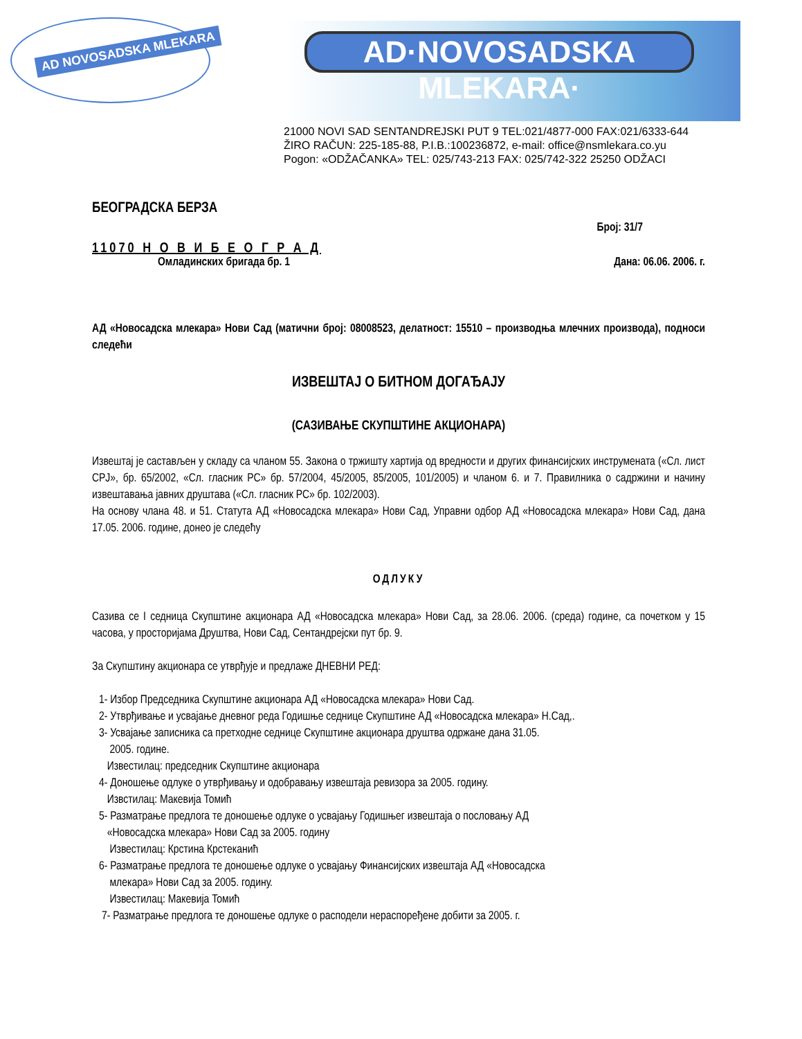AD NOVOSADSKA MLEKARA
AD·NOVOSADSKA MLEKARA·
21000 NOVI SAD SENTANDREJSKI PUT 9 TEL:021/4877-000 FAX:021/6333-644
ŽIRO RAČUN: 225-185-88, P.I.B.:100236872, e-mail: office@nsmlekara.co.yu
Pogon: «ODŽAČANKA» TEL: 025/743-213 FAX: 025/742-322 25250 ODŽACI
БЕОГРАДСКА БЕРЗА
Број: 31/7
11070 Н О В И Б Е О Г Р А Д
Омладинских бригада бр. 1 Дана: 06.06. 2006. г.
АД «Новосадска млекара» Нови Сад (матични број: 08008523, делатност: 15510 – производња млечних производа), подноси следећи
ИЗВЕШТАЈ О БИТНОМ ДОГАЂАЈУ
(САЗИВАЊЕ СКУПШТИНЕ АКЦИОНАРА)
Извештај је састављен у складу са чланом 55. Закона о тржишту хартија од вредности и других финансијских инструмената («Сл. лист СРЈ», бр. 65/2002, «Сл. гласник РС» бр. 57/2004, 45/2005, 85/2005, 101/2005) и чланом 6. и 7. Правилника о садржини и начину извештавања јавних друштава («Сл. гласник РС» бр. 102/2003).
На основу члана 48. и 51. Статута АД «Новосадска млекара» Нови Сад, Управни одбор АД «Новосадска млекара» Нови Сад, дана 17.05. 2006. године, донео је следећу
ОДЛУКУ
Сазива се I седница Скупштине акционара АД «Новосадска млекара» Нови Сад, за 28.06. 2006. (среда) године, са почетком у 15 часова, у просторијама Друштва, Нови Сад, Сентандрејски пут бр. 9.
За Скупштину акционара се утврђује и предлаже ДНЕВНИ РЕД:
1- Избор Председника Скупштине акционара АД «Новосадска млекара» Нови Сад.
2- Утврђивање и усвајање дневног реда Годишње седнице Скупштине АД «Новосадска млекара» Н.Сад,.
3- Усвајање записника са претходне седнице Скупштине акционара друштва одржане дана 31.05.
2005. године.
Известилац: председник Скупштине акционара
4- Доношење одлуке о утврђивању и одобравању извештаја ревизора за 2005. годину.
Извстилац: Макевија Томић
5- Разматрање предлога те доношење одлуке о усвајању Годишњег извештаја о пословању АД
«Новосадска млекара» Нови Сад за 2005. годину
Известилац: Крстина Крстеканић
6- Разматрање предлога те доношење одлуке о усвајању Финансијских извештаја АД «Новосадска
млекара» Нови Сад за 2005. годину.
Известилац: Макевија Томић
7- Разматрање предлога те доношење одлуке о расподели нераспоређене добити за 2005. г.